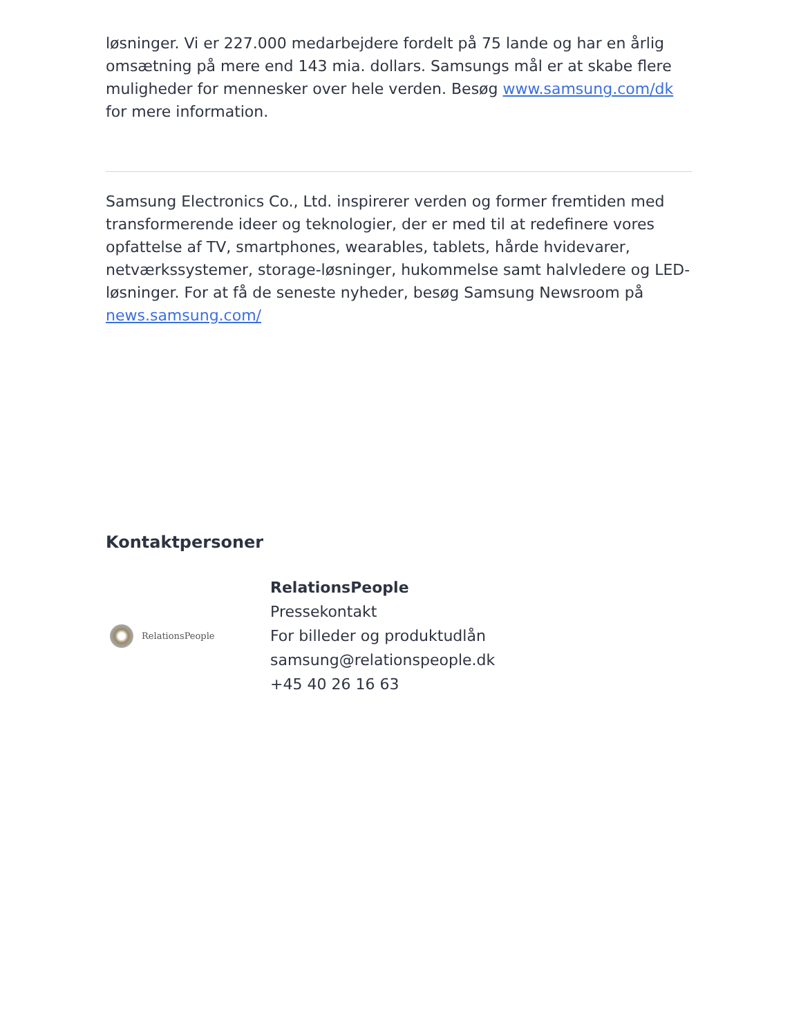løsninger. Vi er 227.000 medarbejdere fordelt på 75 lande og har en årlig omsætning på mere end 143 mia. dollars. Samsungs mål er at skabe flere muligheder for mennesker over hele verden. Besøg www.samsung.com/dk for mere information.
Samsung Electronics Co., Ltd. inspirerer verden og former fremtiden med transformerende ideer og teknologier, der er med til at redefinere vores opfattelse af TV, smartphones, wearables, tablets, hårde hvidevarer, netværkssystemer, storage-løsninger, hukommelse samt halvledere og LED-løsninger. For at få de seneste nyheder, besøg Samsung Newsroom på news.samsung.com/
Kontaktpersoner
RelationsPeople
RelationsPeople
Pressekontakt
For billeder og produktudlån
samsung@relationspeople.dk
+45 40 26 16 63